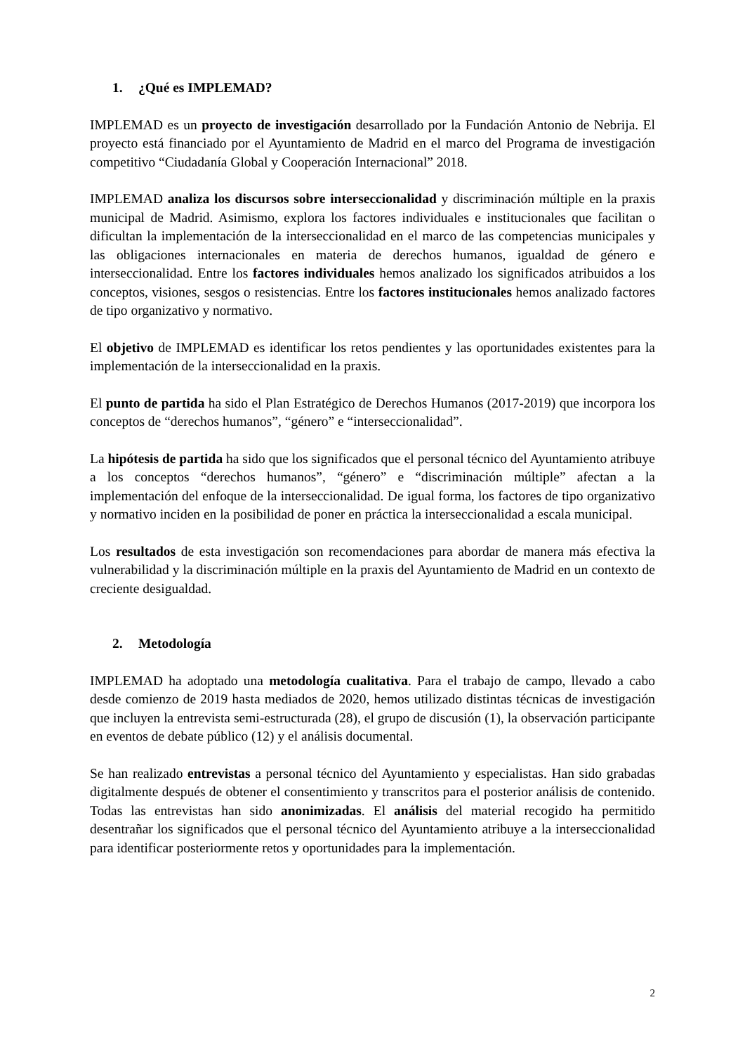1. ¿Qué es IMPLEMAD?
IMPLEMAD es un proyecto de investigación desarrollado por la Fundación Antonio de Nebrija. El proyecto está financiado por el Ayuntamiento de Madrid en el marco del Programa de investigación competitivo “Ciudadanía Global y Cooperación Internacional” 2018.
IMPLEMAD analiza los discursos sobre interseccionalidad y discriminación múltiple en la praxis municipal de Madrid. Asimismo, explora los factores individuales e institucionales que facilitan o dificultan la implementación de la interseccionalidad en el marco de las competencias municipales y las obligaciones internacionales en materia de derechos humanos, igualdad de género e interseccionalidad. Entre los factores individuales hemos analizado los significados atribuidos a los conceptos, visiones, sesgos o resistencias. Entre los factores institucionales hemos analizado factores de tipo organizativo y normativo.
El objetivo de IMPLEMAD es identificar los retos pendientes y las oportunidades existentes para la implementación de la interseccionalidad en la praxis.
El punto de partida ha sido el Plan Estratégico de Derechos Humanos (2017-2019) que incorpora los conceptos de “derechos humanos”, “género” e “interseccionalidad”.
La hipótesis de partida ha sido que los significados que el personal técnico del Ayuntamiento atribuye a los conceptos “derechos humanos”, “género” e “discriminación múltiple” afectan a la implementación del enfoque de la interseccionalidad. De igual forma, los factores de tipo organizativo y normativo inciden en la posibilidad de poner en práctica la interseccionalidad a escala municipal.
Los resultados de esta investigación son recomendaciones para abordar de manera más efectiva la vulnerabilidad y la discriminación múltiple en la praxis del Ayuntamiento de Madrid en un contexto de creciente desigualdad.
2. Metodología
IMPLEMAD ha adoptado una metodología cualitativa. Para el trabajo de campo, llevado a cabo desde comienzo de 2019 hasta mediados de 2020, hemos utilizado distintas técnicas de investigación que incluyen la entrevista semi-estructurada (28), el grupo de discusión (1), la observación participante en eventos de debate público (12) y el análisis documental.
Se han realizado entrevistas a personal técnico del Ayuntamiento y especialistas. Han sido grabadas digitalmente después de obtener el consentimiento y transcritos para el posterior análisis de contenido. Todas las entrevistas han sido anonimizadas. El análisis del material recogido ha permitido desentrañar los significados que el personal técnico del Ayuntamiento atribuye a la interseccionalidad para identificar posteriormente retos y oportunidades para la implementación.
2